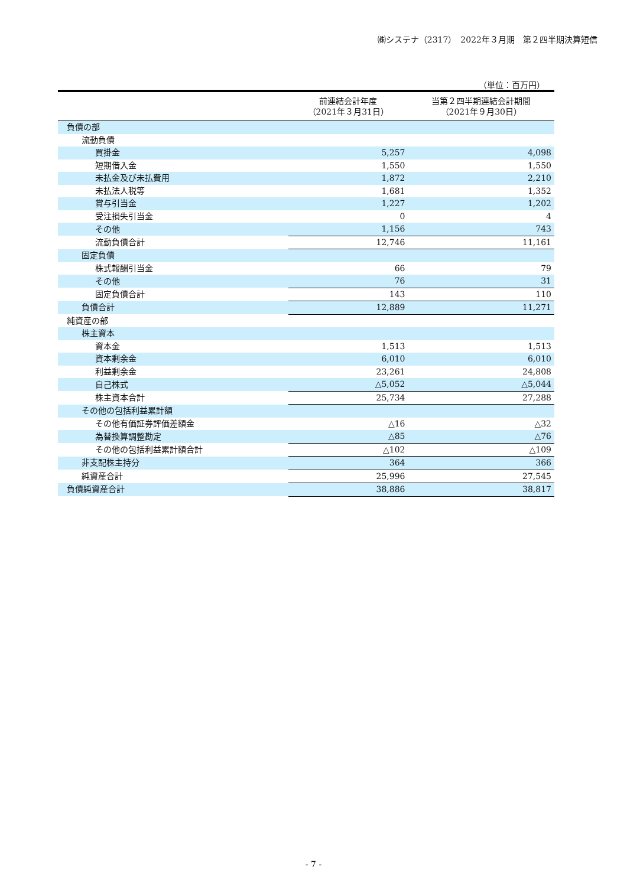㈱システナ（2317）　2022年３月期　第２四半期決算短信
（単位：百万円）
| | 前連結会計年度 （2021年３月31日） | 当第２四半期連結会計期間 （2021年９月30日） |
| --- | --- | --- |
| 負債の部 | | |
| 流動負債 | | |
| 買掛金 | 5,257 | 4,098 |
| 短期借入金 | 1,550 | 1,550 |
| 未払金及び未払費用 | 1,872 | 2,210 |
| 未払法人税等 | 1,681 | 1,352 |
| 賞与引当金 | 1,227 | 1,202 |
| 受注損失引当金 | 0 | 4 |
| その他 | 1,156 | 743 |
| 流動負債合計 | 12,746 | 11,161 |
| 固定負債 | | |
| 株式報酬引当金 | 66 | 79 |
| その他 | 76 | 31 |
| 固定負債合計 | 143 | 110 |
| 負債合計 | 12,889 | 11,271 |
| 純資産の部 | | |
| 株主資本 | | |
| 資本金 | 1,513 | 1,513 |
| 資本剰余金 | 6,010 | 6,010 |
| 利益剰余金 | 23,261 | 24,808 |
| 自己株式 | △5,052 | △5,044 |
| 株主資本合計 | 25,734 | 27,288 |
| その他の包括利益累計額 | | |
| その他有価証券評価差額金 | △16 | △32 |
| 為替換算調整勘定 | △85 | △76 |
| その他の包括利益累計額合計 | △102 | △109 |
| 非支配株主持分 | 364 | 366 |
| 純資産合計 | 25,996 | 27,545 |
| 負債純資産合計 | 38,886 | 38,817 |
- 7 -